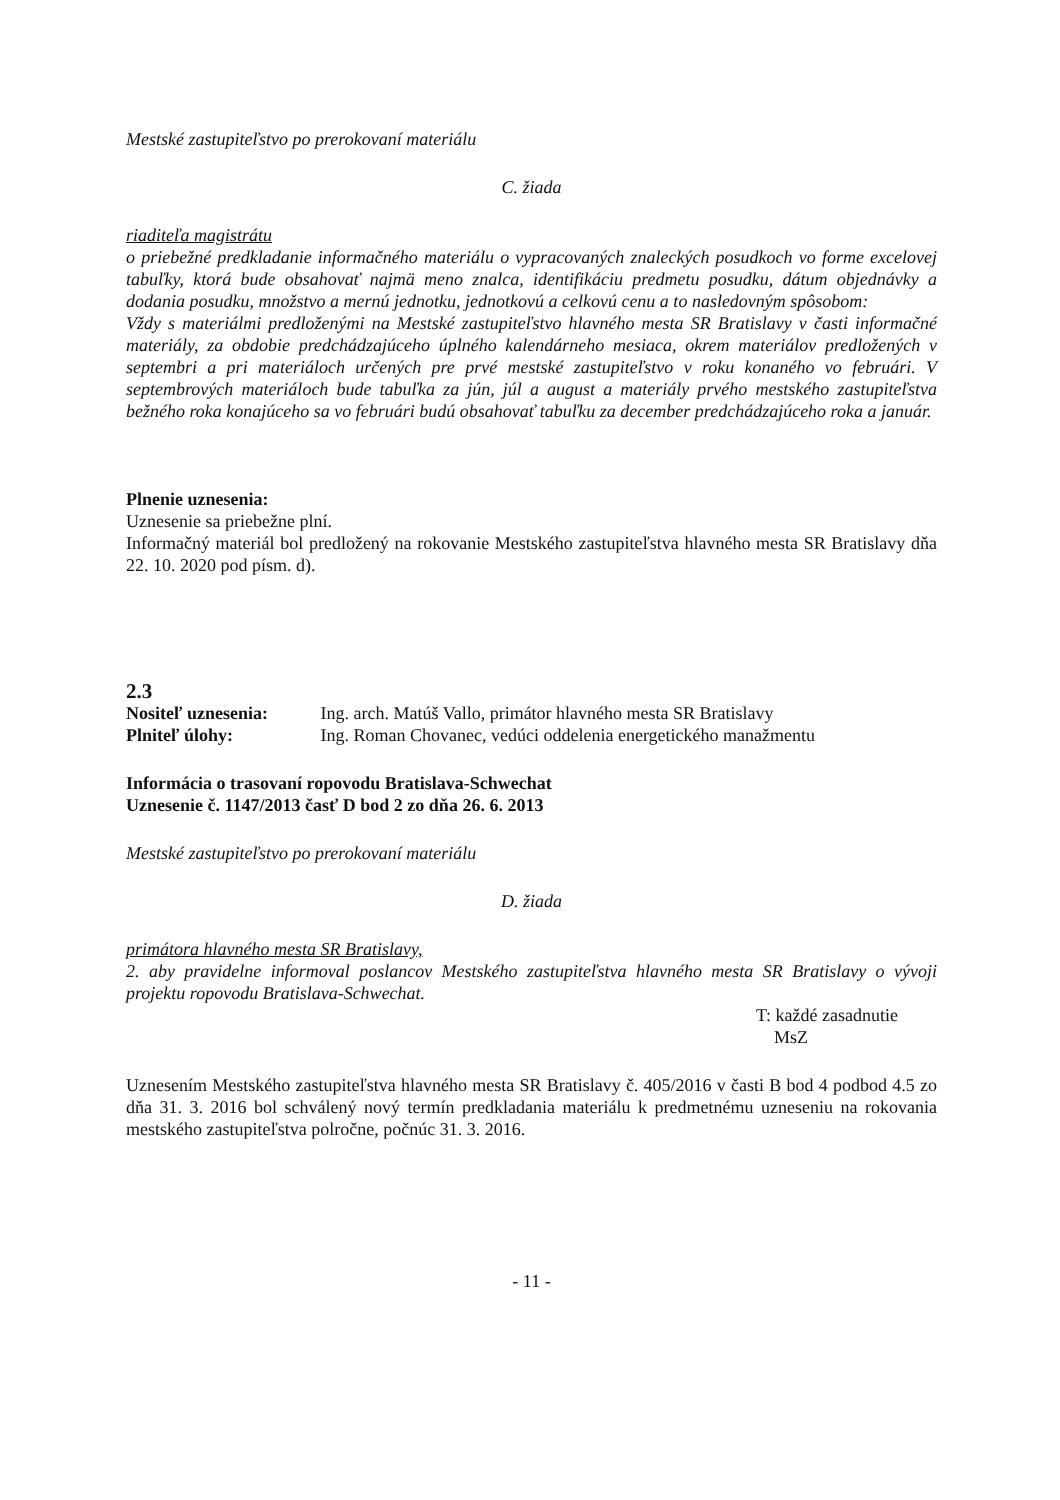Mestské zastupiteľstvo po prerokovaní materiálu
C. žiada
riaditeľa magistrátu
o priebežné predkladanie informačného materiálu o vypracovaných znaleckých posudkoch vo forme excelovej tabuľky, ktorá bude obsahovať najmä meno znalca, identifikáciu predmetu posudku, dátum objednávky a dodania posudku, množstvo a mernú jednotku, jednotkovú a celkovú cenu a to nasledovným spôsobom:
Vždy s materiálmi predloženými na Mestské zastupiteľstvo hlavného mesta SR Bratislavy v časti informačné materiály, za obdobie predchádzajúceho úplného kalendárneho mesiaca, okrem materiálov predložených v septembri a pri materiáloch určených pre prvé mestské zastupiteľstvo v roku konaného vo februári. V septembrových materiáloch bude tabuľka za jún, júl a august a materiály prvého mestského zastupiteľstva bežného roka konajúceho sa vo februári budú obsahovať tabuľku za december predchádzajúceho roka a január.
Plnenie uznesenia:
Uznesenie sa priebežne plní.
Informačný materiál bol predložený na rokovanie Mestského zastupiteľstva hlavného mesta SR Bratislavy dňa 22. 10. 2020 pod písm. d).
2.3
Nositeľ uznesenia: Ing. arch. Matúš Vallo, primátor hlavného mesta SR Bratislavy
Plniteľ úlohy: Ing. Roman Chovanec, vedúci oddelenia energetického manažmentu
Informácia o trasovaní ropovodu Bratislava-Schwechat
Uznesenie č. 1147/2013 časť D bod 2 zo dňa 26. 6. 2013
Mestské zastupiteľstvo po prerokovaní materiálu
D. žiada
primátora hlavného mesta SR Bratislavy,
2. aby pravidelne informoval poslancov Mestského zastupiteľstva hlavného mesta SR Bratislavy o vývoji projektu ropovodu Bratislava-Schwechat.
T: každé zasadnutie
MsZ
Uznesením Mestského zastupiteľstva hlavného mesta SR Bratislavy č. 405/2016 v časti B bod 4 podbod 4.5 zo dňa 31. 3. 2016 bol schválený nový termín predkladania materiálu k predmetnému uzneseniu na rokovania mestského zastupiteľstva polročne, počnúc 31. 3. 2016.
- 11 -